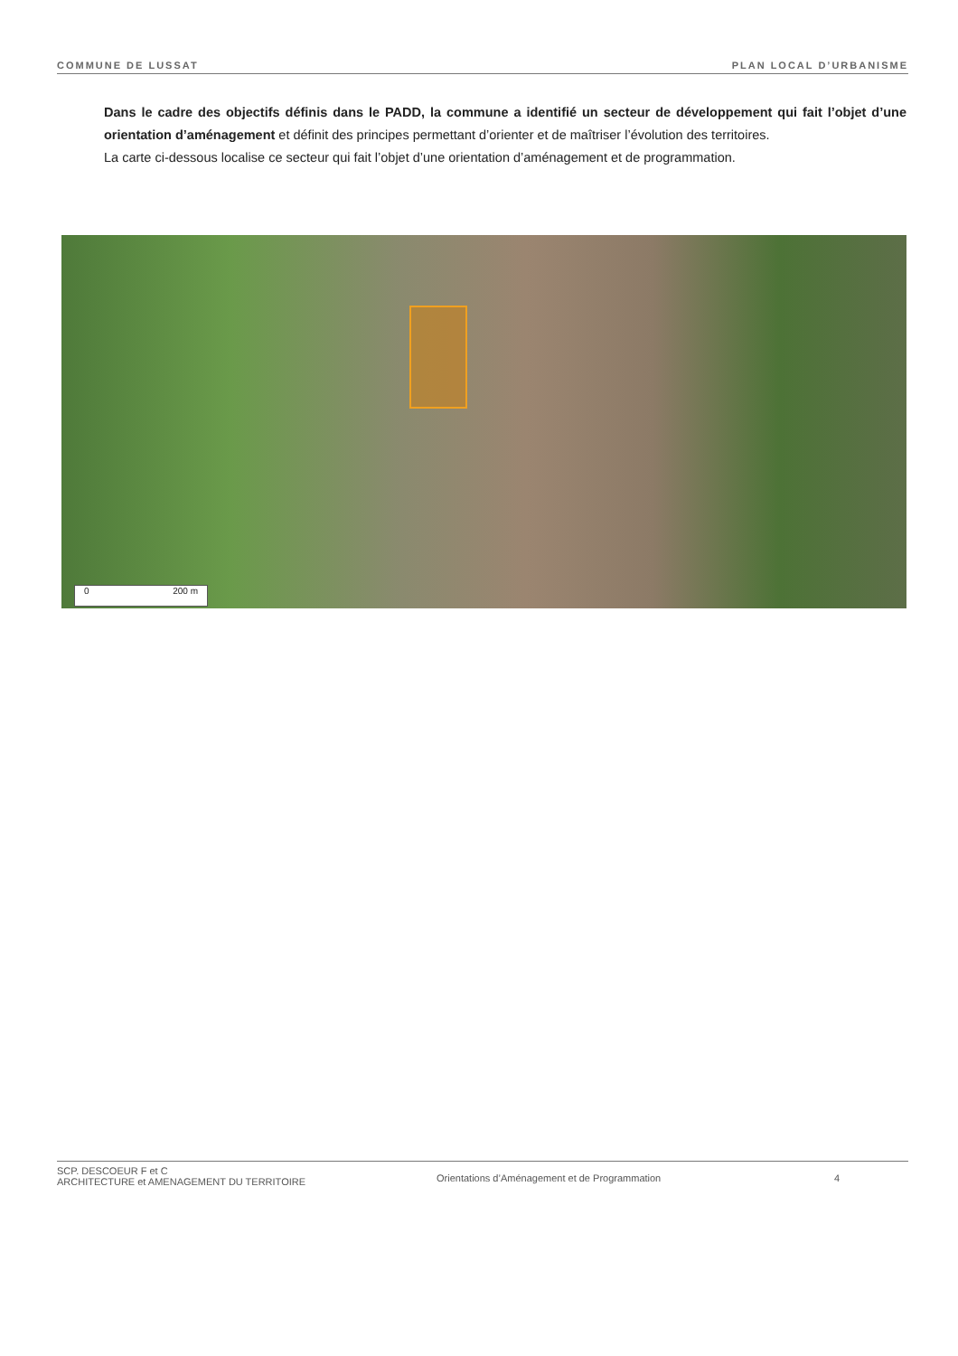COMMUNE DE LUSSAT PLAN LOCAL D’URBANISME
Dans le cadre des objectifs définis dans le PADD, la commune a identifié un secteur de développement qui fait l’objet d’une orientation d’aménagement et définit des principes permettant d’orienter et de maîtriser l’évolution des territoires.
La carte ci-dessous localise ce secteur qui fait l’objet d’une orientation d’aménagement et de programmation.
0 200 m
SCP. DESCOEUR F et C
ARCHITECTURE et AMENAGEMENT DU TERRITOIRE
Orientations d’Aménagement et de Programmation 4